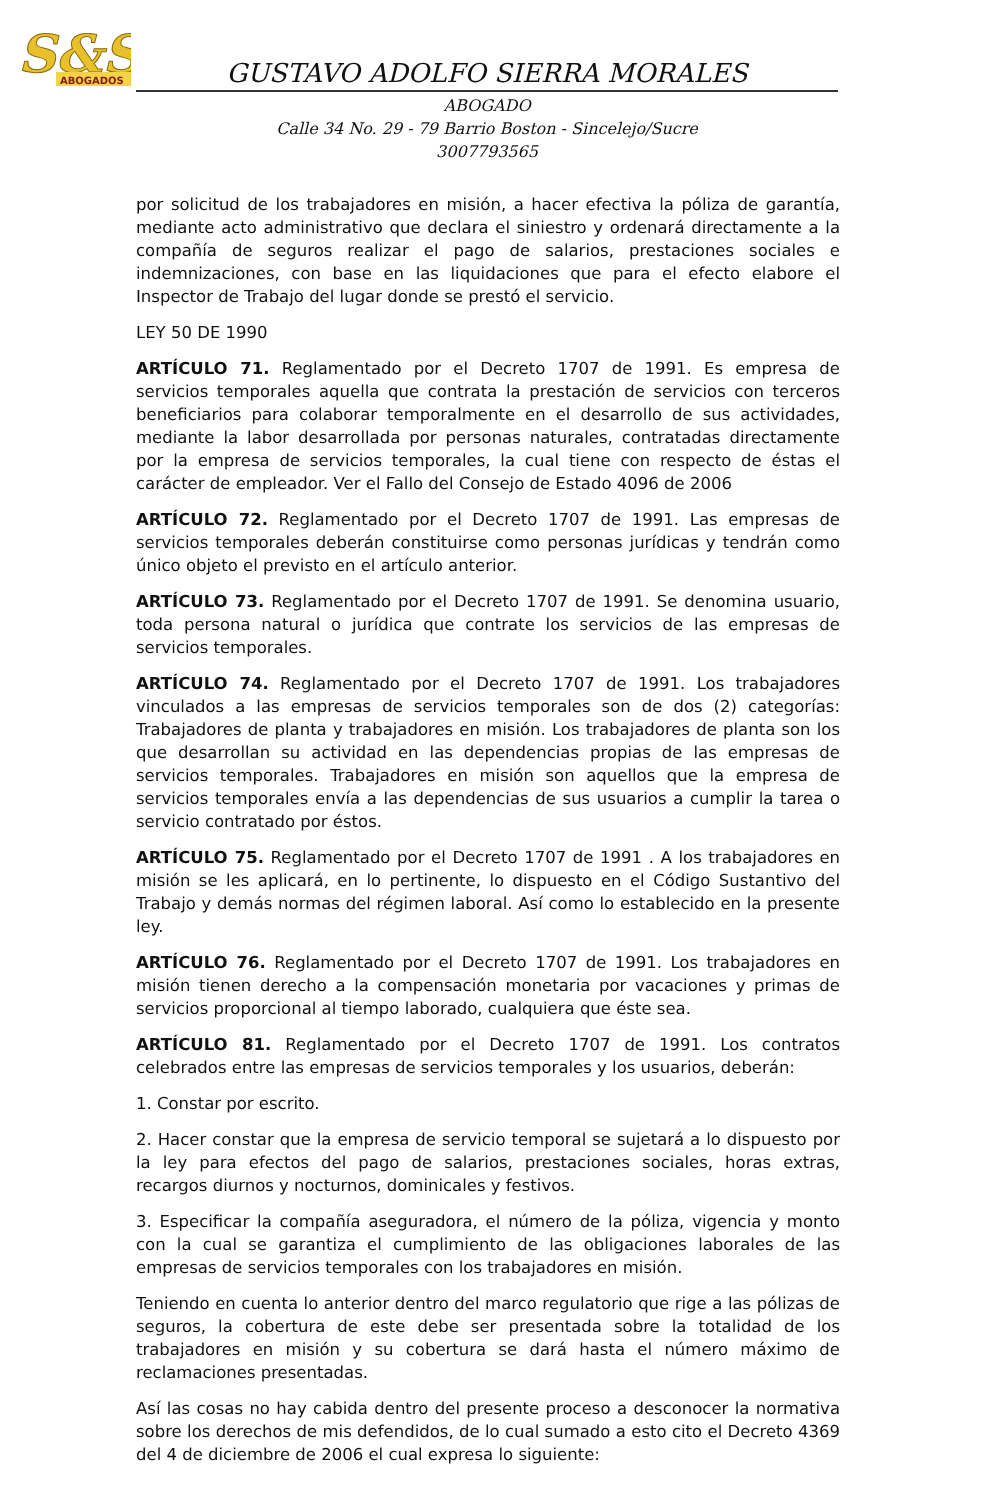S&S
ABOGADOS
GUSTAVO ADOLFO SIERRA MORALES
ABOGADO
Calle 34 No. 29 - 79 Barrio Boston - Sincelejo/Sucre
3007793565
por solicitud de los trabajadores en misión, a hacer efectiva la póliza de garantía, mediante acto administrativo que declara el siniestro y ordenará directamente a la compañía de seguros realizar el pago de salarios, prestaciones sociales e indemnizaciones, con base en las liquidaciones que para el efecto elabore el Inspector de Trabajo del lugar donde se prestó el servicio.
LEY 50 DE 1990
ARTÍCULO 71. Reglamentado por el Decreto 1707 de 1991. Es empresa de servicios temporales aquella que contrata la prestación de servicios con terceros beneficiarios para colaborar temporalmente en el desarrollo de sus actividades, mediante la labor desarrollada por personas naturales, contratadas directamente por la empresa de servicios temporales, la cual tiene con respecto de éstas el carácter de empleador. Ver el Fallo del Consejo de Estado 4096 de 2006
ARTÍCULO 72. Reglamentado por el Decreto 1707 de 1991. Las empresas de servicios temporales deberán constituirse como personas jurídicas y tendrán como único objeto el previsto en el artículo anterior.
ARTÍCULO 73. Reglamentado por el Decreto 1707 de 1991. Se denomina usuario, toda persona natural o jurídica que contrate los servicios de las empresas de servicios temporales.
ARTÍCULO 74. Reglamentado por el Decreto 1707 de 1991. Los trabajadores vinculados a las empresas de servicios temporales son de dos (2) categorías: Trabajadores de planta y trabajadores en misión. Los trabajadores de planta son los que desarrollan su actividad en las dependencias propias de las empresas de servicios temporales. Trabajadores en misión son aquellos que la empresa de servicios temporales envía a las dependencias de sus usuarios a cumplir la tarea o servicio contratado por éstos.
ARTÍCULO 75. Reglamentado por el Decreto 1707 de 1991 . A los trabajadores en misión se les aplicará, en lo pertinente, lo dispuesto en el Código Sustantivo del Trabajo y demás normas del régimen laboral. Así como lo establecido en la presente ley.
ARTÍCULO 76. Reglamentado por el Decreto 1707 de 1991. Los trabajadores en misión tienen derecho a la compensación monetaria por vacaciones y primas de servicios proporcional al tiempo laborado, cualquiera que éste sea.
ARTÍCULO 81. Reglamentado por el Decreto 1707 de 1991. Los contratos celebrados entre las empresas de servicios temporales y los usuarios, deberán:
1. Constar por escrito.
2. Hacer constar que la empresa de servicio temporal se sujetará a lo dispuesto por la ley para efectos del pago de salarios, prestaciones sociales, horas extras, recargos diurnos y nocturnos, dominicales y festivos.
3. Especificar la compañía aseguradora, el número de la póliza, vigencia y monto con la cual se garantiza el cumplimiento de las obligaciones laborales de las empresas de servicios temporales con los trabajadores en misión.
Teniendo en cuenta lo anterior dentro del marco regulatorio que rige a las pólizas de seguros, la cobertura de este debe ser presentada sobre la totalidad de los trabajadores en misión y su cobertura se dará hasta el número máximo de reclamaciones presentadas.
Así las cosas no hay cabida dentro del presente proceso a desconocer la normativa sobre los derechos de mis defendidos, de lo cual sumado a esto cito el Decreto 4369 del 4 de diciembre de 2006 el cual expresa lo siguiente: